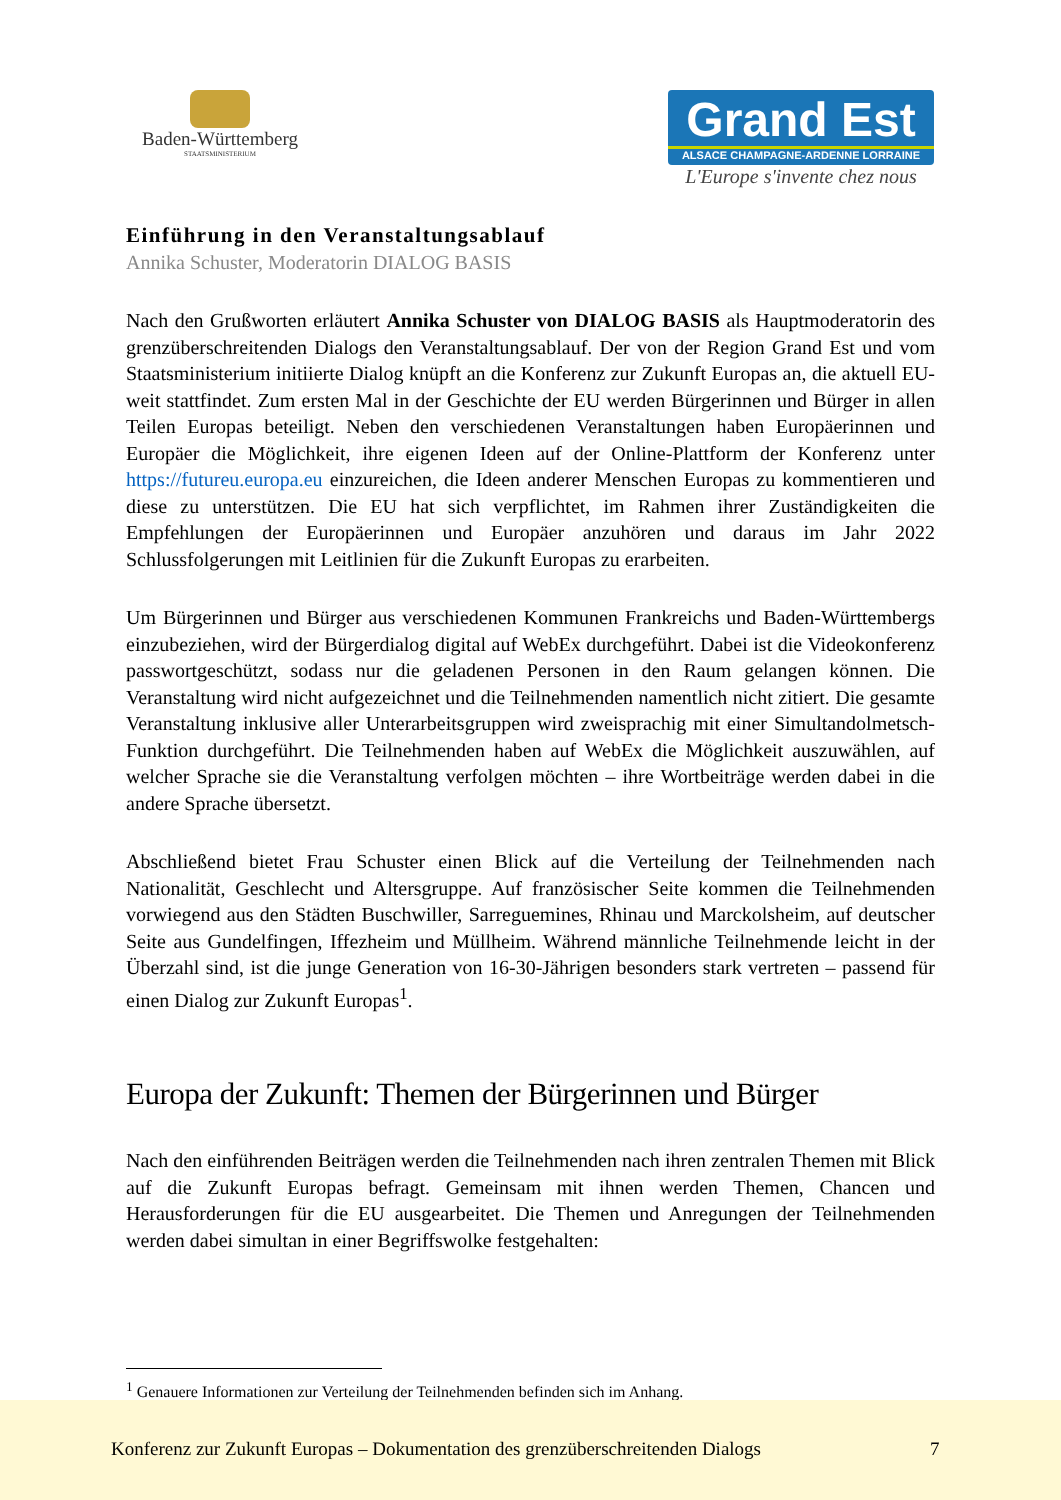Baden-Württemberg
STAATSMINISTERIUM
Grand Est
ALSACE CHAMPAGNE-ARDENNE LORRAINE
L'Europe s'invente chez nous
Einführung in den Veranstaltungsablauf
Annika Schuster, Moderatorin DIALOG BASIS
Nach den Grußworten erläutert Annika Schuster von DIALOG BASIS als Hauptmoderatorin des grenzüberschreitenden Dialogs den Veranstaltungsablauf. Der von der Region Grand Est und vom Staatsministerium initiierte Dialog knüpft an die Konferenz zur Zukunft Europas an, die aktuell EU-weit stattfindet. Zum ersten Mal in der Geschichte der EU werden Bürgerinnen und Bürger in allen Teilen Europas beteiligt. Neben den verschiedenen Veranstaltungen haben Europäerinnen und Europäer die Möglichkeit, ihre eigenen Ideen auf der Online-Plattform der Konferenz unter https://futureu.europa.eu einzureichen, die Ideen anderer Menschen Europas zu kommentieren und diese zu unterstützen. Die EU hat sich verpflichtet, im Rahmen ihrer Zuständigkeiten die Empfehlungen der Europäerinnen und Europäer anzuhören und daraus im Jahr 2022 Schlussfolgerungen mit Leitlinien für die Zukunft Europas zu erarbeiten.
Um Bürgerinnen und Bürger aus verschiedenen Kommunen Frankreichs und Baden-Württembergs einzubeziehen, wird der Bürgerdialog digital auf WebEx durchgeführt. Dabei ist die Videokonferenz passwortgeschützt, sodass nur die geladenen Personen in den Raum gelangen können. Die Veranstaltung wird nicht aufgezeichnet und die Teilnehmenden namentlich nicht zitiert. Die gesamte Veranstaltung inklusive aller Unterarbeitsgruppen wird zweisprachig mit einer Simultandolmetsch-Funktion durchgeführt. Die Teilnehmenden haben auf WebEx die Möglichkeit auszuwählen, auf welcher Sprache sie die Veranstaltung verfolgen möchten – ihre Wortbeiträge werden dabei in die andere Sprache übersetzt.
Abschließend bietet Frau Schuster einen Blick auf die Verteilung der Teilnehmenden nach Nationalität, Geschlecht und Altersgruppe. Auf französischer Seite kommen die Teilnehmenden vorwiegend aus den Städten Buschwiller, Sarreguemines, Rhinau und Marckolsheim, auf deutscher Seite aus Gundelfingen, Iffezheim und Müllheim. Während männliche Teilnehmende leicht in der Überzahl sind, ist die junge Generation von 16-30-Jährigen besonders stark vertreten – passend für einen Dialog zur Zukunft Europas<sup>1</sup>.
Europa der Zukunft: Themen der Bürgerinnen und Bürger
Nach den einführenden Beiträgen werden die Teilnehmenden nach ihren zentralen Themen mit Blick auf die Zukunft Europas befragt. Gemeinsam mit ihnen werden Themen, Chancen und Herausforderungen für die EU ausgearbeitet. Die Themen und Anregungen der Teilnehmenden werden dabei simultan in einer Begriffswolke festgehalten:
<sup>1</sup> Genauere Informationen zur Verteilung der Teilnehmenden befinden sich im Anhang.
Konferenz zur Zukunft Europas – Dokumentation des grenzüberschreitenden Dialogs 7